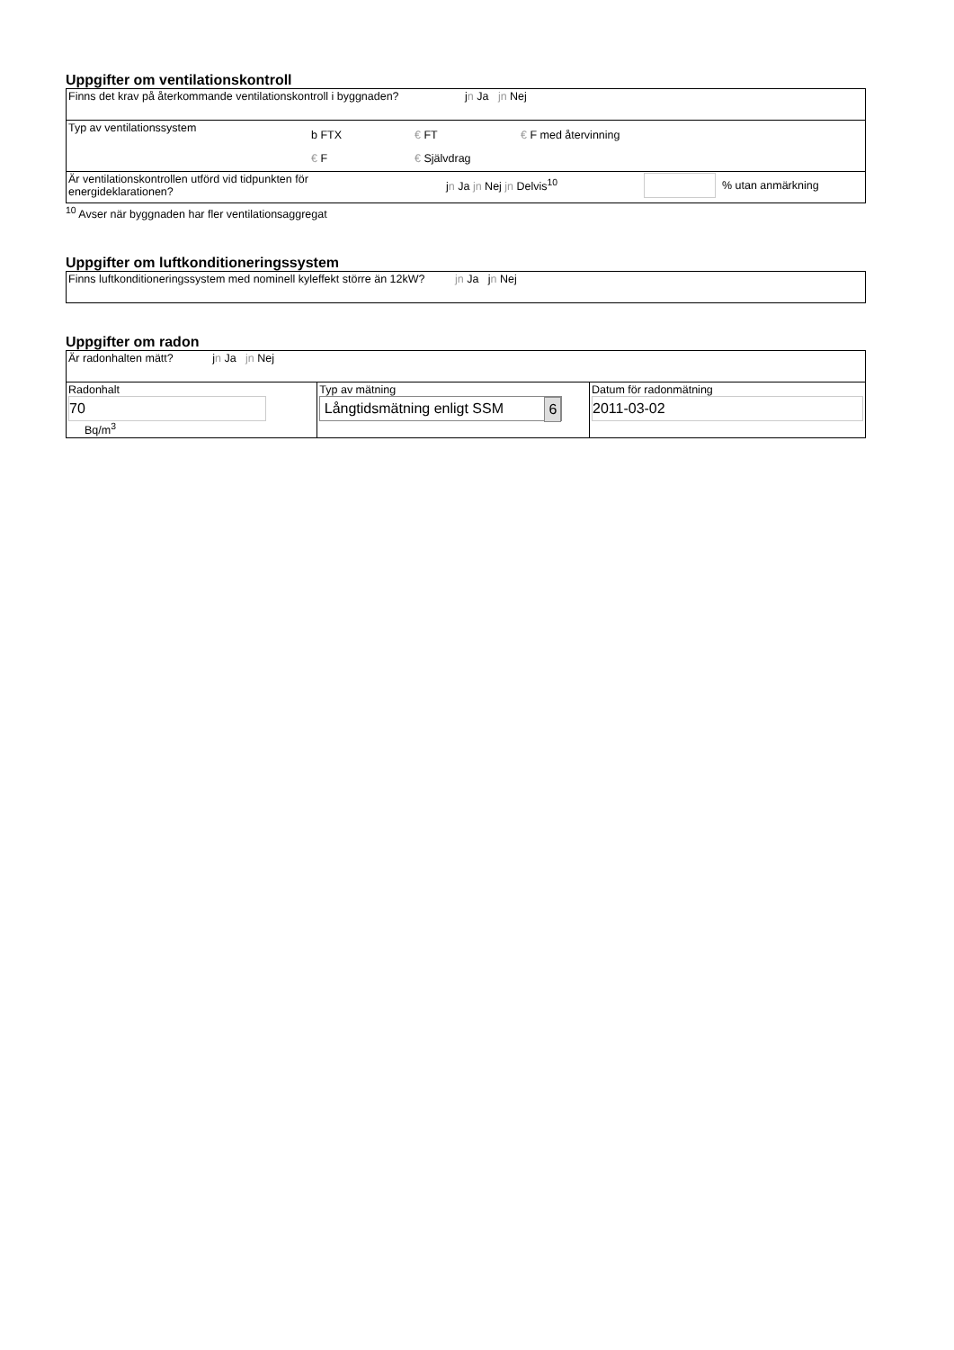Uppgifter om ventilationskontroll
| Finns det krav på återkommande ventilationskontroll i byggnaden? j n Ja jn Nej |
| Typ av ventilationssystem b FTX € FT € F med återvinning € F € Självdrag |
| Är ventilationskontrollen utförd vid tidpunkten för energideklarationen? j n Ja jn Nej jn Delvis<sup>10</sup> % utan anmärkning |
<sup>10</sup> Avser när byggnaden har fler ventilationsaggregat
Uppgifter om luftkonditioneringssystem
| Finns luftkonditioneringssystem med nominell kyleffekt större än 12kW? jn Ja j n Nej |
Uppgifter om radon
| Är radonhalten mätt? j n Ja jn Nej | | |
| Radonhalt 70 Bq/m<sup>3</sup> | Typ av mätning Långtidsmätning enligt SSM 6 | Datum för radonmätning 2011-03-02 |